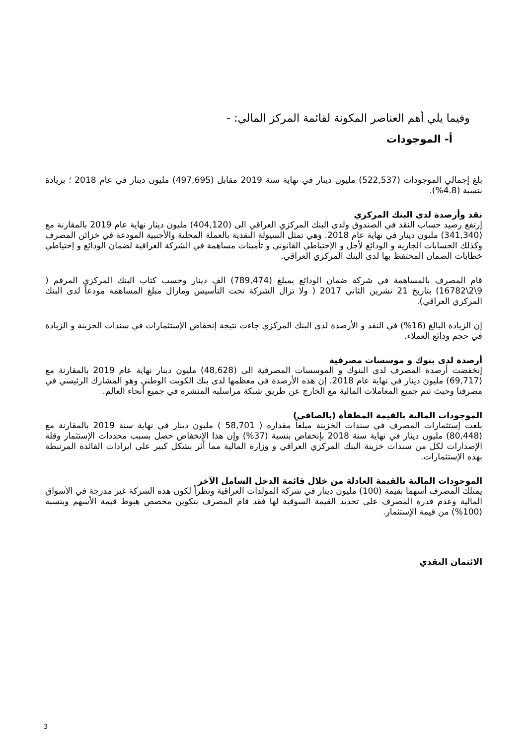وفيما يلي أهم العناصر المكونة لقائمة المركز المالي: -
أ- الموجودات
بلغ إجمالي الموجودات (522,537) مليون دينار في نهاية سنة 2019 مقابل (497,695) مليون دينار في عام 2018 ؛ بزيادة بنسبة (4.8%).
نقد وأرصدة لدى البنك المركزي
إرتفع رصيد حساب النقد في الصندوق ولدى البنك المركزي العراقي الى (404,120) مليون دينار نهاية عام 2019 بالمقارنة مع (341,340) مليون دينار في نهاية عام 2018. وهي تمثل السيولة النقدية بالعملة المحلية والأجنبية المودعة في خزائن المصرف وكذلك الحسابات الجارية و الودائع لأجل و الإحتياطي القانوني و تأمينات مساهمة في الشركة العراقية لضمان الودائع و إحتياطي خطابات الضمان المحتفظ بها لدى البنك المركزي العراقي.
قام المصرف بالمساهمة في شركة ضمان الودائع بمبلغ (789,474) الف دينار وحسب كتاب البنك المركزي المرقم ( 9\2\16782) بتاريخ 21 تشرين الثاني 2017 ( ولا تزال الشركة تحت التأسيس ومازال مبلغ المساهمة مودعاً لدى البنك المركزي العراقي).
إن الزيادة البالغ (16%) في النقد و الأرصدة لدى البنك المركزي جاءت نتيجة إنخفاض الإستثمارات في سندات الخزينة و الزيادة في حجم ودائع العملاء.
أرصدة لدى بنوك و موسسات مصرفية
إنخفضت أرصدة المصرف لدى البنوك و الموسسات المصرفية الى (48,628) مليون دينار نهاية عام 2019 بالمقارنة مع (69,717) مليون دينار في نهاية عام 2018. إن هذه الأرصدة في معظمها لدى بنك الكويت الوطني وهو المشارك الرئيسي في مصرفنا وحيث تتم جميع المعاملات المالية مع الخارج عن طريق شبكة مراسليه المنشرة في جميع أنحاء العالم.
الموجودات المالية بالقيمة المطفأة (بالصافي)
بلغت إستثمارات المصرف في سندات الخزينة مبلغاً مقداره ( 58,701 ) مليون دينار في نهاية سنة 2019 بالمقارنة مع (80,448) مليون دينار في نهاية سنة 2018 بإنخفاض بنسبة (37%) وإن هذا الإنخفاض حصل بسبب محددات الإستثمار وقلة الإصدارات لكل من سندات خزينة البنك المركزي العراقي و وزارة المالية مما أثر بشكل كبير على ايرادات الفائدة المرتبطة بهذه الإستثمارات.
الموجودات المالية بالقيمة العادلة من خلال قائمة الدخل الشامل الآخر
يمتلك المصرف أسهما بقيمة (100) مليون دينار في شركة المولدات العراقية ونظراً لكون هذه الشركة غير مدرجة في الأسواق المالية وعدم قدرة المصرف على تحديد القيمة السوقية لها فقد قام المصرف بتكوين مخصص هبوط قيمة الأسهم وبنسبة (100%) من قيمة الإستثمار.
الائتمان النقدي
3